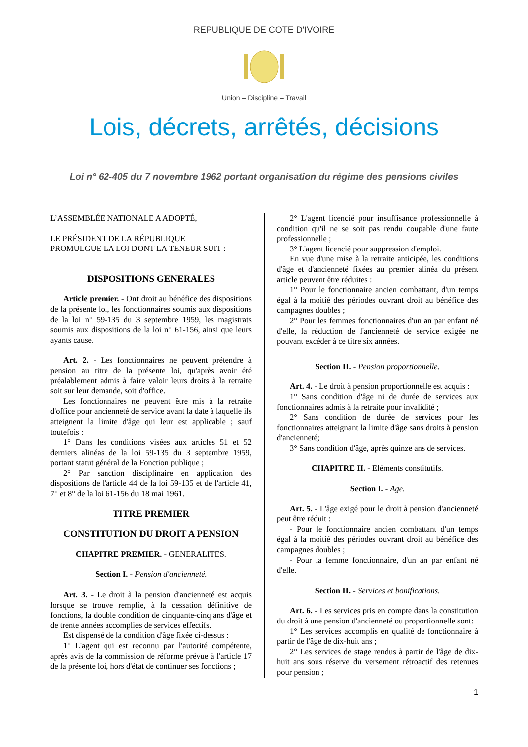REPUBLIQUE DE COTE D'IVOIRE
Union – Discipline – Travail
Lois, décrets, arrêtés, décisions
Loi n° 62-405 du 7 novembre 1962 portant organisation du régime des pensions civiles
L’ASSEMBLÉE NATIONALE A ADOPTÉ,
LE PRÉSIDENT DE LA RÉPUBLIQUE
PROMULGUE LA LOI DONT LA TENEUR SUIT :
DISPOSITIONS GENERALES
Article premier. - Ont droit au bénéfice des dispositions de la présente loi, les fonctionnaires soumis aux dispositions de la loi n° 59-135 du 3 septembre 1959, les magistrats soumis aux dispositions de la loi n° 61-156, ainsi que leurs ayants cause.
Art. 2. - Les fonctionnaires ne peuvent prétendre à pension au titre de la présente loi, qu'après avoir été préalablement admis à faire valoir leurs droits à la retraite soit sur leur demande, soit d'office.
Les fonctionnaires ne peuvent être mis à la retraite d'office pour ancienneté de service avant la date à laquelle ils atteignent la limite d'âge qui leur est applicable ; sauf toutefois :
1° Dans les conditions visées aux articles 51 et 52 derniers alinéas de la loi 59-135 du 3 septembre 1959, portant statut général de la Fonction publique ;
2° Par sanction disciplinaire en application des dispositions de l'article 44 de la loi 59-135 et de l'article 41, 7° et 8° de la loi 61-156 du 18 mai 1961.
TITRE PREMIER
CONSTITUTION DU DROIT A PENSION
CHAPITRE PREMIER. - GENERALITES.
Section I. - Pension d'ancienneté.
Art. 3. - Le droit à la pension d'ancienneté est acquis lorsque se trouve remplie, à la cessation définitive de fonctions, la double condition de cinquante-cinq ans d'âge et de trente années accomplies de services effectifs.
Est dispensé de la condition d'âge fixée ci-dessus :
1° L'agent qui est reconnu par l'autorité compétente, après avis de la commission de réforme prévue à l'article 17 de la présente loi, hors d'état de continuer ses fonctions ;
2° L'agent licencié pour insuffisance professionnelle à condition qu'il ne se soit pas rendu coupable d'une faute professionnelle ;
3° L'agent licencié pour suppression d'emploi.
En vue d'une mise à la retraite anticipée, les conditions d'âge et d'ancienneté fixées au premier alinéa du présent article peuvent être réduites :
1° Pour le fonctionnaire ancien combattant, d'un temps égal à la moitié des périodes ouvrant droit au bénéfice des campagnes doubles ;
2° Pour les femmes fonctionnaires d'un an par enfant né d'elle, la réduction de l'ancienneté de service exigée ne pouvant excéder à ce titre six années.
Section II. - Pension proportionnelle.
Art. 4. - Le droit à pension proportionnelle est acquis :
1° Sans condition d'âge ni de durée de services aux fonctionnaires admis à la retraite pour invalidité ;
2° Sans condition de durée de services pour les fonctionnaires atteignant la limite d'âge sans droits à pension d'ancienneté;
3° Sans condition d'âge, après quinze ans de services.
CHAPITRE II. - Eléments constitutifs.
Section I. - Age.
Art. 5. - L'âge exigé pour le droit à pension d'ancienneté peut être réduit :
- Pour le fonctionnaire ancien combattant d'un temps égal à la moitié des périodes ouvrant droit au bénéfice des campagnes doubles ;
- Pour la femme fonctionnaire, d'un an par enfant né d'elle.
Section II. - Services et bonifications.
Art. 6. - Les services pris en compte dans la constitution du droit à une pension d'ancienneté ou proportionnelle sont:
1° Les services accomplis en qualité de fonctionnaire à partir de l'âge de dix-huit ans ;
2° Les services de stage rendus à partir de l'âge de dix-huit ans sous réserve du versement rétroactif des retenues pour pension ;
1